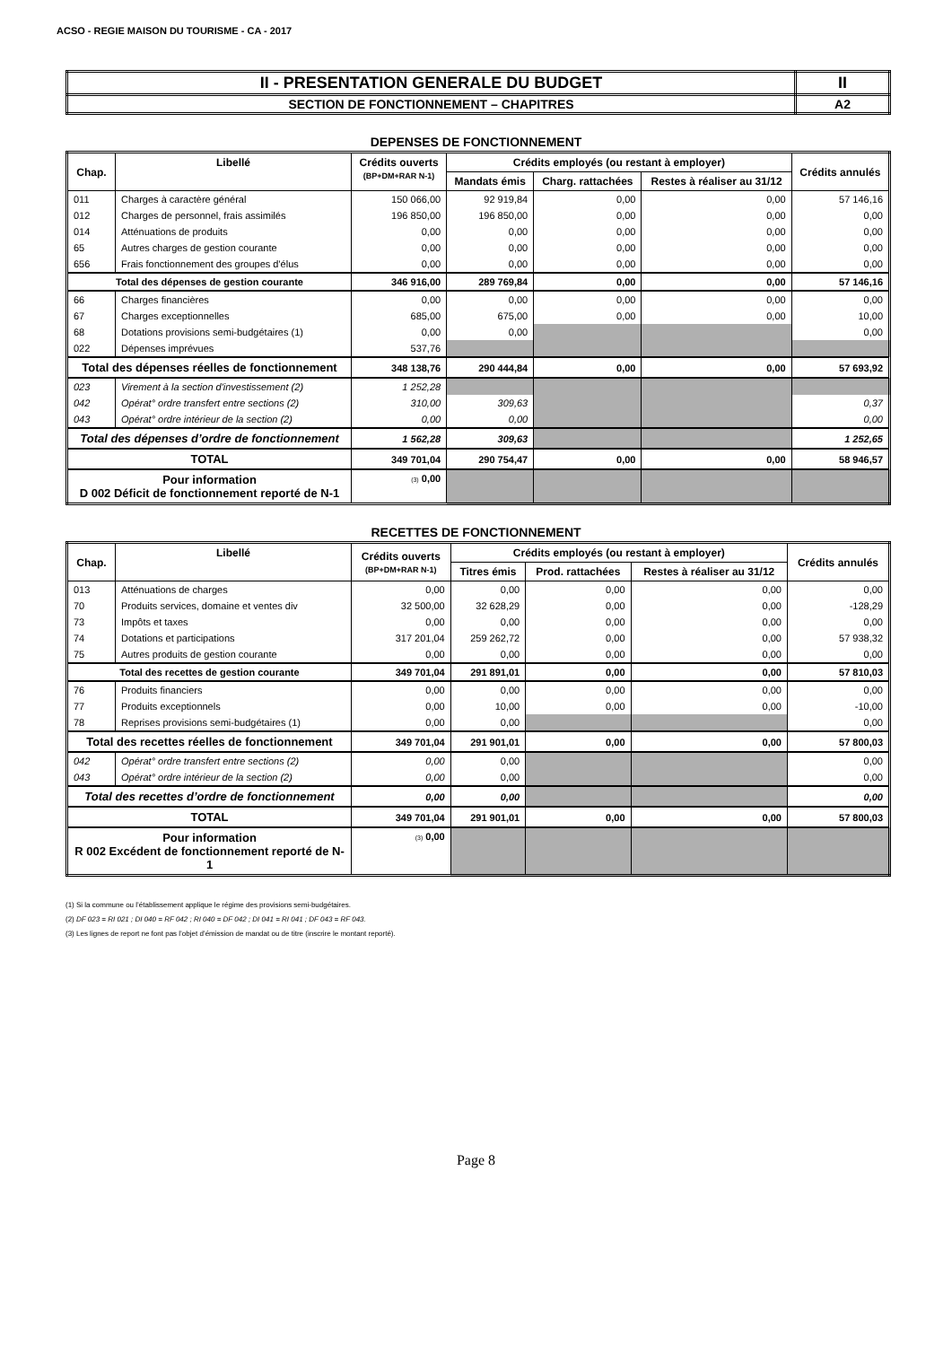ACSO - REGIE MAISON DU TOURISME - CA - 2017
| II - PRESENTATION GENERALE DU BUDGET | II |
| SECTION DE FONCTIONNEMENT – CHAPITRES | A2 |
DEPENSES DE FONCTIONNEMENT
| Chap. | Libellé | Crédits ouverts (BP+DM+RAR N-1) | Crédits employés (ou restant à employer) | | | Crédits annulés |
| --- | --- | --- | --- | --- | --- | --- |
| | | | Mandats émis | Charg. rattachées | Restes à réaliser au 31/12 | |
| 011 | Charges à caractère général | 150 066,00 | 92 919,84 | 0,00 | 0,00 | 57 146,16 |
| 012 | Charges de personnel, frais assimilés | 196 850,00 | 196 850,00 | 0,00 | 0,00 | 0,00 |
| 014 | Atténuations de produits | 0,00 | 0,00 | 0,00 | 0,00 | 0,00 |
| 65 | Autres charges de gestion courante | 0,00 | 0,00 | 0,00 | 0,00 | 0,00 |
| 656 | Frais fonctionnement des groupes d'élus | 0,00 | 0,00 | 0,00 | 0,00 | 0,00 |
| Total des dépenses de gestion courante | | 346 916,00 | 289 769,84 | 0,00 | 0,00 | 57 146,16 |
| 66 | Charges financières | 0,00 | 0,00 | 0,00 | 0,00 | 0,00 |
| 67 | Charges exceptionnelles | 685,00 | 675,00 | 0,00 | 0,00 | 10,00 |
| 68 | Dotations provisions semi-budgétaires (1) | 0,00 | 0,00 | | | 0,00 |
| 022 | Dépenses imprévues | 537,76 | | | | |
| Total des dépenses réelles de fonctionnement | | 348 138,76 | 290 444,84 | 0,00 | 0,00 | 57 693,92 |
| 023 | Virement à la section d'investissement (2) | 1 252,28 | | | | |
| 042 | Opérat° ordre transfert entre sections (2) | 310,00 | 309,63 | | | 0,37 |
| 043 | Opérat° ordre intérieur de la section (2) | 0,00 | 0,00 | | | 0,00 |
| Total des dépenses d’ordre de fonctionnement | | 1 562,28 | 309,63 | | | 1 252,65 |
| TOTAL | | 349 701,04 | 290 754,47 | 0,00 | 0,00 | 58 946,57 |
| Pour information D 002 Déficit de fonctionnement reporté de N-1 | | (3) 0,00 | | | | |
RECETTES DE FONCTIONNEMENT
| Chap. | Libellé | Crédits ouverts (BP+DM+RAR N-1) | Crédits employés (ou restant à employer) | | | Crédits annulés |
| --- | --- | --- | --- | --- | --- | --- |
| | | | Titres émis | Prod. rattachées | Restes à réaliser au 31/12 | |
| 013 | Atténuations de charges | 0,00 | 0,00 | 0,00 | 0,00 | 0,00 |
| 70 | Produits services, domaine et ventes div | 32 500,00 | 32 628,29 | 0,00 | 0,00 | -128,29 |
| 73 | Impôts et taxes | 0,00 | 0,00 | 0,00 | 0,00 | 0,00 |
| 74 | Dotations et participations | 317 201,04 | 259 262,72 | 0,00 | 0,00 | 57 938,32 |
| 75 | Autres produits de gestion courante | 0,00 | 0,00 | 0,00 | 0,00 | 0,00 |
| Total des recettes de gestion courante | | 349 701,04 | 291 891,01 | 0,00 | 0,00 | 57 810,03 |
| 76 | Produits financiers | 0,00 | 0,00 | 0,00 | 0,00 | 0,00 |
| 77 | Produits exceptionnels | 0,00 | 10,00 | 0,00 | 0,00 | -10,00 |
| 78 | Reprises provisions semi-budgétaires (1) | 0,00 | 0,00 | | | 0,00 |
| Total des recettes réelles de fonctionnement | | 349 701,04 | 291 901,01 | 0,00 | 0,00 | 57 800,03 |
| 042 | Opérat° ordre transfert entre sections (2) | 0,00 | 0,00 | | | 0,00 |
| 043 | Opérat° ordre intérieur de la section (2) | 0,00 | 0,00 | | | 0,00 |
| Total des recettes d’ordre de fonctionnement | | 0,00 | 0,00 | | | 0,00 |
| TOTAL | | 349 701,04 | 291 901,01 | 0,00 | 0,00 | 57 800,03 |
| Pour information R 002 Excédent de fonctionnement reporté de N-1 | | (3) 0,00 | | | | |
(1) Si la commune ou l’établissement applique le régime des provisions semi-budgétaires.
(2) DF 023 = RI 021 ; DI 040 = RF 042 ; RI 040 = DF 042 ; DI 041 = RI 041 ; DF 043 = RF 043.
(3) Les lignes de report ne font pas l’objet d’émission de mandat ou de titre (inscrire le montant reporté).
Page 8